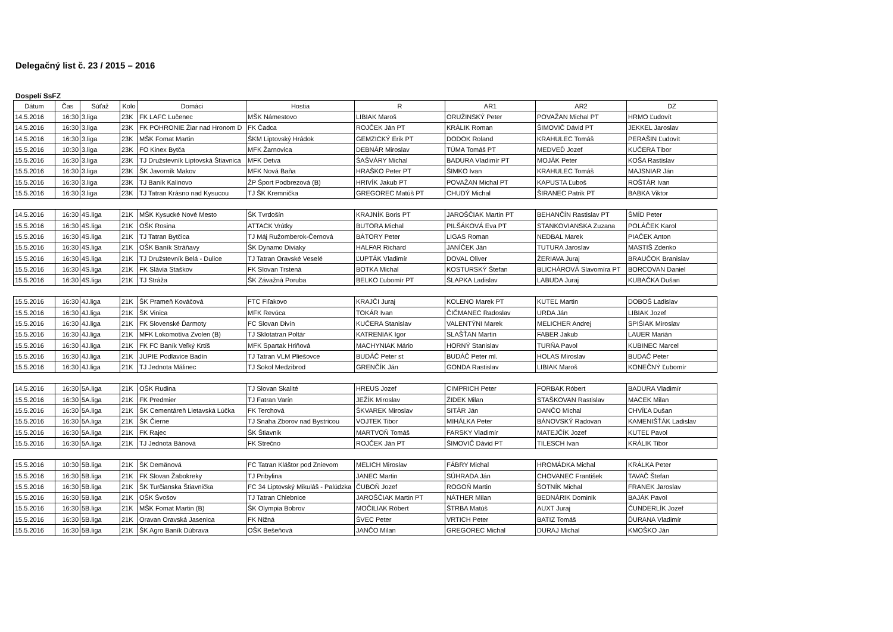Delegačný list č. 23 / 2015 – 2016
Dospelí SsFZ
| Dátum | Čas | Súťaž | Kolo | Domáci | Hostia | R | AR1 | AR2 | DZ |
| --- | --- | --- | --- | --- | --- | --- | --- | --- | --- |
| 14.5.2016 | 16:30 | 3.liga | 23K | FK LAFC Lučenec | MŠK Námestovo | LIBIAK Maroš | ORUŽINSKÝ Peter | POVAŽAN Michal PT | HRMO Ľudovít |
| 14.5.2016 | 16:30 | 3.liga | 23K | FK POHRONIE Žiar nad Hronom D | FK Čadca | ROJČEK Ján PT | KRÁLIK Roman | ŠIMOVIČ Dávid PT | JEKKEL Jaroslav |
| 14.5.2016 | 16:30 | 3.liga | 23K | MŠK Fomat Martin | ŠKM Liptovský Hrádok | GEMZICKÝ Erik PT | DODOK Roland | KRAHULEC Tomáš | PERAŠIN Ľudovít |
| 15.5.2016 | 10:30 | 3.liga | 23K | FO Kinex Bytča | MFK Žarnovica | DEBNÁR Miroslav | TÚMA Tomáš PT | MEDVEĎ Jozef | KUČERA Tibor |
| 15.5.2016 | 16:30 | 3.liga | 23K | TJ Družstevník Liptovská Štiavnica | MFK Detva | ŠAŠVÁRY Michal | BADURA Vladimír PT | MOJÁK Peter | KOŠA Rastislav |
| 15.5.2016 | 16:30 | 3.liga | 23K | ŠK Javorník Makov | MFK Nová Baňa | HRAŠKO Peter PT | ŠIMKO Ivan | KRAHULEC Tomáš | MAJSNIAR Ján |
| 15.5.2016 | 16:30 | 3.liga | 23K | TJ Baník Kalinovo | ŽP Šport Podbrezová (B) | HRIVÍK Jakub PT | POVAŽAN Michal PT | KAPUSTA Ľuboš | ROŠTÁR Ivan |
| 15.5.2016 | 16:30 | 3.liga | 23K | TJ Tatran Krásno nad Kysucou | TJ ŠK Kremnička | GREGOREC Matúš PT | CHUDÝ Michal | ŠIRANEC Patrik PT | BABKA Viktor |
| 14.5.2016 | 16:30 | 4S.liga | 21K | MŠK Kysucké Nové Mesto | ŠK Tvrdošín | KRAJNÍK Boris PT | JAROŠČIAK Martin PT | BEHANČÍN Rastislav PT | ŠMÍD Peter |
| 15.5.2016 | 16:30 | 4S.liga | 21K | OŠK Rosina | ATTACK Vrútky | BUTORA Michal | PILŠÁKOVÁ Eva PT | STANKOVIANSKA Zuzana | POLÁČEK Karol |
| 15.5.2016 | 16:30 | 4S.liga | 21K | TJ Tatran Bytčica | TJ Máj Ružomberok-Černová | BÁTORY Peter | LIGAS Roman | NEDBAL Marek | PIAČEK Anton |
| 15.5.2016 | 16:30 | 4S.liga | 21K | OŠK Baník Stráňavy | ŠK Dynamo Diviaky | HALFAR Richard | JANÍČEK Ján | TUTURA Jaroslav | MASTIŠ Zdenko |
| 15.5.2016 | 16:30 | 4S.liga | 21K | TJ Družstevník Belá - Dulice | TJ Tatran Oravské Veselé | ĽUPTÁK Vladimír | DOVAL Oliver | ŽERIAVA Juraj | BRAUČOK Branislav |
| 15.5.2016 | 16:30 | 4S.liga | 21K | FK Slávia Staškov | FK Slovan Trstená | BOTKA Michal | KOSTURSKÝ Štefan | BLICHÁROVÁ Slavomíra PT | BORCOVAN Daniel |
| 15.5.2016 | 16:30 | 4S.liga | 21K | TJ Stráža | ŠK Závažná Poruba | BELKO Ľubomír PT | ŠLAPKA Ladislav | LABUDA Juraj | KUBAČKA Dušan |
| 15.5.2016 | 16:30 | 4J.liga | 21K | ŠK Prameň Kováčová | FTC Fiľakovo | KRAJČI Juraj | KOLENO Marek PT | KUTEĽ Martin | DOBOŠ Ladislav |
| 15.5.2016 | 16:30 | 4J.liga | 21K | ŠK Vinica | MFK Revúca | TOKÁR Ivan | ČIČMANEC Radoslav | URDA Ján | LIBIAK Jozef |
| 15.5.2016 | 16:30 | 4J.liga | 21K | FK Slovenské Ďarmoty | FC Slovan Divín | KUČERA Stanislav | VALENTÝNI Marek | MELICHER Andrej | SPIŠIAK Miroslav |
| 15.5.2016 | 16:30 | 4J.liga | 21K | MFK Lokomotíva Zvolen (B) | TJ Sklotatran Poltár | KATRENIAK Igor | SLAŠŤAN Martin | FABER Jakub | LAUER Marián |
| 15.5.2016 | 16:30 | 4J.liga | 21K | FK FC Baník Veľký Krtíš | MFK Spartak Hriňová | MACHYNIAK Mário | HORNÝ Stanislav | TURŇA Pavol | KUBINEC Marcel |
| 15.5.2016 | 16:30 | 4J.liga | 21K | JUPIE Podlavice Badín | TJ Tatran VLM Pliešovce | BUDÁČ Peter st | BUDÁČ Peter ml. | HOLAS Miroslav | BUDAČ Peter |
| 15.5.2016 | 16:30 | 4J.liga | 21K | TJ Jednota Málinec | TJ Sokol Medzibrod | GRENČÍK Ján | GONDA Rastislav | LIBIAK Maroš | KONEČNÝ Ľubomír |
| 14.5.2016 | 16:30 | 5A.liga | 21K | OŠK Rudina | TJ Slovan Skalité | HREUS Jozef | CIMPRICH Peter | FORBAK Róbert | BADURA Vladimír |
| 15.5.2016 | 16:30 | 5A.liga | 21K | FK Predmier | TJ Fatran Varín | JEŽÍK Miroslav | ŽIDEK Milan | STAŠKOVAN Rastislav | MACEK Milan |
| 15.5.2016 | 16:30 | 5A.liga | 21K | ŠK Cementáreň Lietavská Lúčka | FK Terchová | ŠKVAREK Miroslav | SITÁR Ján | DANČO Michal | CHVÍĽA Dušan |
| 15.5.2016 | 16:30 | 5A.liga | 21K | ŠK Čierne | TJ Snaha Zborov nad Bystricou | VOJTEK Tibor | MIHÁLKA Peter | BÁNOVSKÝ Radovan | KAMENIŠŤÁK Ladislav |
| 15.5.2016 | 16:30 | 5A.liga | 21K | FK Rajec | ŠK Štiavnik | MARTVOŇ Tomáš | FARSKY Vladimír | MATEJČÍK Jozef | KUTEĽ Pavol |
| 15.5.2016 | 16:30 | 5A.liga | 21K | TJ Jednota Bánová | FK Strečno | ROJČEK Ján PT | ŠIMOVIČ Dávid PT | TILESCH Ivan | KRÁLIK Tibor |
| 15.5.2016 | 10:30 | 5B.liga | 21K | ŠK Demänová | FC Tatran Kláštor pod Znievom | MELICH Miroslav | FÁBRY Michal | HROMÁDKA Michal | KRÁLKA Peter |
| 15.5.2016 | 16:30 | 5B.liga | 21K | FK Slovan Žabokreky | TJ Pribylina | JANEC Martin | SÚHRADA Ján | CHOVANEC František | TAVAČ Štefan |
| 15.5.2016 | 16:30 | 5B.liga | 21K | ŠK Turčianska Štiavnička | FC 34 Liptovský Mikuláš - Palúdzka | ČUBOŇ Jozef | ROGOŇ Martin | ŠOTNÍK Michal | FRANEK Jaroslav |
| 15.5.2016 | 16:30 | 5B.liga | 21K | OŠK Švošov | TJ Tatran Chlebnice | JAROŠČIAK Martin PT | NÁTHER Milan | BEDNÁRIK Dominik | BAJÁK Pavol |
| 15.5.2016 | 16:30 | 5B.liga | 21K | MŠK Fomat Martin (B) | ŠK Olympia Bobrov | MOČILIAK Róbert | ŠTRBA Matúš | AUXT Juraj | ČUNDERLÍK Jozef |
| 15.5.2016 | 16:30 | 5B.liga | 21K | Oravan Oravská Jasenica | FK Nižná | ŠVEC Peter | VRTICH Peter | BATIZ Tomáš | ĎURANA Vladimír |
| 15.5.2016 | 16:30 | 5B.liga | 21K | ŠK Agro Baník Dúbrava | OŠK Bešeňová | JANČO Milan | GREGOREC Michal | DURAJ Michal | KMOŠKO Ján |